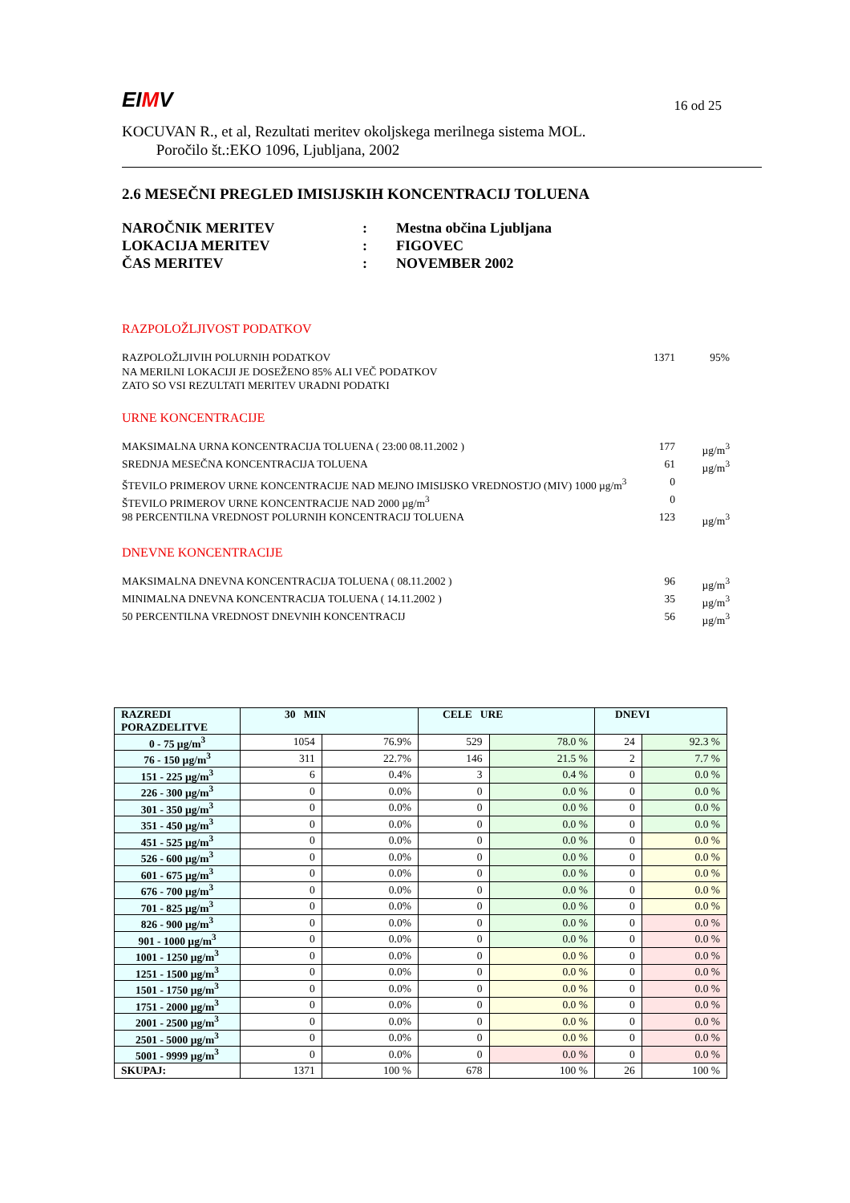EIMV 16 od 25
KOCUVAN R., et al, Rezultati meritev okoljskega merilnega sistema MOL.
Poročilo št.:EKO 1096, Ljubljana, 2002
2.6 MESEČNI PREGLED IMISIJSKIH KONCENTRACIJ TOLUENA
NAROČNIK MERITEV: Mestna občina Ljubljana
LOKACIJA MERITEV: FIGOVEC
ČAS MERITEV: NOVEMBER 2002
RAZPOLOŽLJIVOST PODATKOV
RAZPOLOŽLJIVIH POLURNIH PODATKOV 1371 95%
NA MERILNI LOKACIJI JE DOSEŽENO 85% ALI VEČ PODATKOV
ZATO SO VSI REZULTATI MERITEV URADNI PODATKI
URNE KONCENTRACIJE
MAKSIMALNA URNA KONCENTRACIJA TOLUENA ( 23:00 08.11.2002 ) 177 µg/m<sup>3</sup>
SREDNJA MESEČNA KONCENTRACIJA TOLUENA 61 µg/m<sup>3</sup>
ŠTEVILO PRIMEROV URNE KONCENTRACIJE NAD MEJNO IMISIJSKO VREDNOSTJO (MIV) 1000 µg/m<sup>3</sup> 0
ŠTEVILO PRIMEROV URNE KONCENTRACIJE NAD 2000 µg/m<sup>3</sup> 0
98 PERCENTILNA VREDNOST POLURNIH KONCENTRACIJ TOLUENA 123 µg/m<sup>3</sup>
DNEVNE KONCENTRACIJE
MAKSIMALNA DNEVNA KONCENTRACIJA TOLUENA ( 08.11.2002 ) 96 µg/m<sup>3</sup>
MINIMALNA DNEVNA KONCENTRACIJA TOLUENA ( 14.11.2002 ) 35 µg/m<sup>3</sup>
50 PERCENTILNA VREDNOST DNEVNIH KONCENTRACIJ 56 µg/m<sup>3</sup>
| RAZREDI PORAZDELITVE | 30 MIN | | CELE URE | | DNEVI | |
| --- | --- | --- | --- | --- | --- | --- |
| 0 - 75 µg/m<sup>3</sup> | 1054 | 76.9% | 529 | 78.0 % | 24 | 92.3 % |
| 76 - 150 µg/m<sup>3</sup> | 311 | 22.7% | 146 | 21.5 % | 2 | 7.7 % |
| 151 - 225 µg/m<sup>3</sup> | 6 | 0.4% | 3 | 0.4 % | 0 | 0.0 % |
| 226 - 300 µg/m<sup>3</sup> | 0 | 0.0% | 0 | 0.0 % | 0 | 0.0 % |
| 301 - 350 µg/m<sup>3</sup> | 0 | 0.0% | 0 | 0.0 % | 0 | 0.0 % |
| 351 - 450 µg/m<sup>3</sup> | 0 | 0.0% | 0 | 0.0 % | 0 | 0.0 % |
| 451 - 525 µg/m<sup>3</sup> | 0 | 0.0% | 0 | 0.0 % | 0 | 0.0 % |
| 526 - 600 µg/m<sup>3</sup> | 0 | 0.0% | 0 | 0.0 % | 0 | 0.0 % |
| 601 - 675 µg/m<sup>3</sup> | 0 | 0.0% | 0 | 0.0 % | 0 | 0.0 % |
| 676 - 700 µg/m<sup>3</sup> | 0 | 0.0% | 0 | 0.0 % | 0 | 0.0 % |
| 701 - 825 µg/m<sup>3</sup> | 0 | 0.0% | 0 | 0.0 % | 0 | 0.0 % |
| 826 - 900 µg/m<sup>3</sup> | 0 | 0.0% | 0 | 0.0 % | 0 | 0.0 % |
| 901 - 1000 µg/m<sup>3</sup> | 0 | 0.0% | 0 | 0.0 % | 0 | 0.0 % |
| 1001 - 1250 µg/m<sup>3</sup> | 0 | 0.0% | 0 | 0.0 % | 0 | 0.0 % |
| 1251 - 1500 µg/m<sup>3</sup> | 0 | 0.0% | 0 | 0.0 % | 0 | 0.0 % |
| 1501 - 1750 µg/m<sup>3</sup> | 0 | 0.0% | 0 | 0.0 % | 0 | 0.0 % |
| 1751 - 2000 µg/m<sup>3</sup> | 0 | 0.0% | 0 | 0.0 % | 0 | 0.0 % |
| 2001 - 2500 µg/m<sup>3</sup> | 0 | 0.0% | 0 | 0.0 % | 0 | 0.0 % |
| 2501 - 5000 µg/m<sup>3</sup> | 0 | 0.0% | 0 | 0.0 % | 0 | 0.0 % |
| 5001 - 9999 µg/m<sup>3</sup> | 0 | 0.0% | 0 | 0.0 % | 0 | 0.0 % |
| SKUPAJ: | 1371 | 100 % | 678 | 100 % | 26 | 100 % |